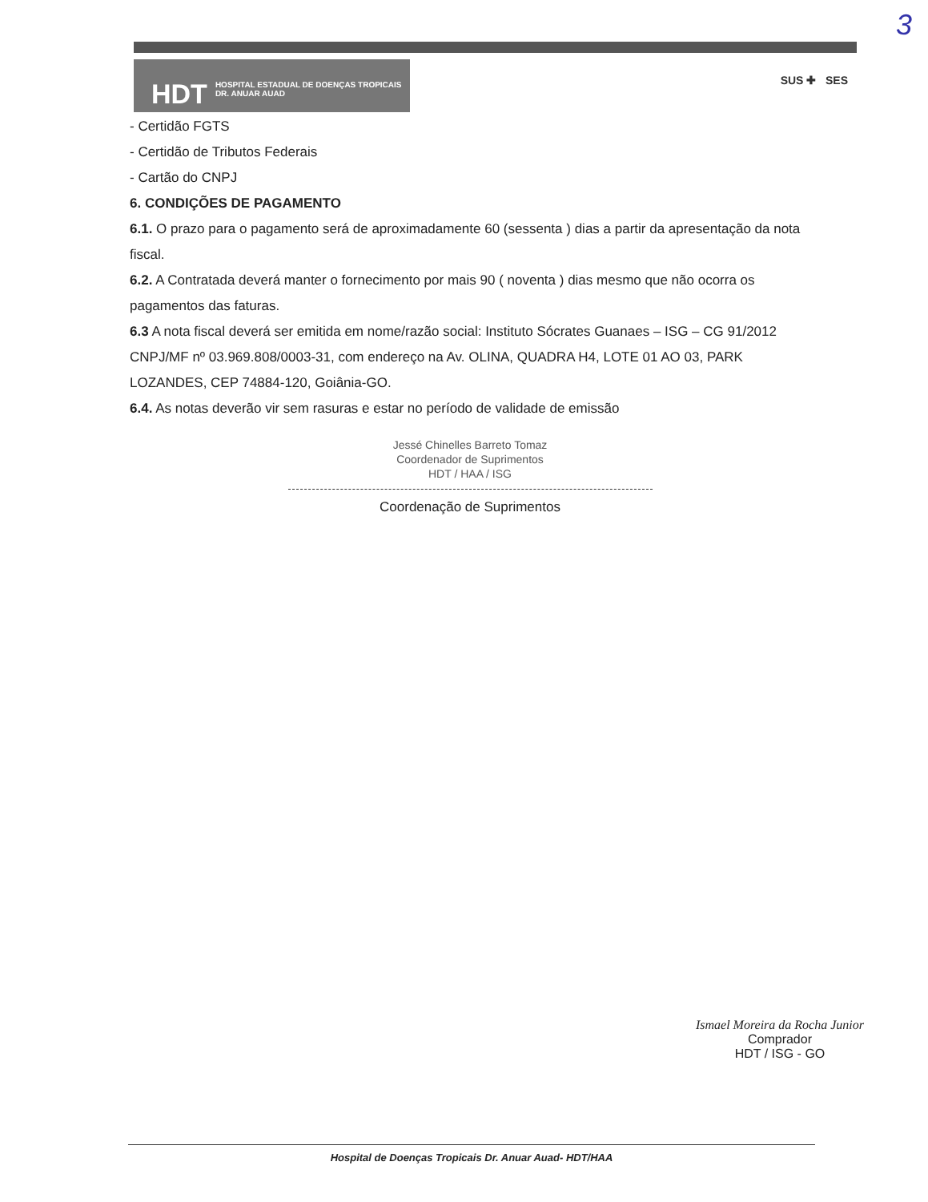3
HDT HOSPITAL ESTADUAL DE DOENÇAS TROPICAIS
DR. ANUAR AUAD
SUS ✚ SES
- Certidão FGTS
- Certidão de Tributos Federais
- Cartão do CNPJ
6. CONDIÇÕES DE PAGAMENTO
6.1. O prazo para o pagamento será de aproximadamente 60 (sessenta ) dias a partir da apresentação da nota fiscal.
6.2. A Contratada deverá manter o fornecimento por mais 90 ( noventa ) dias mesmo que não ocorra os pagamentos das faturas.
6.3 A nota fiscal deverá ser emitida em nome/razão social: Instituto Sócrates Guanaes – ISG – CG 91/2012 CNPJ/MF nº 03.969.808/0003-31, com endereço na Av. OLINA, QUADRA H4, LOTE 01 AO 03, PARK LOZANDES, CEP 74884-120, Goiânia-GO.
6.4. As notas deverão vir sem rasuras e estar no período de validade de emissão
Jessé Chinelles Barreto Tomaz
Coordenador de Suprimentos
HDT / HAA / ISG
Coordenação de Suprimentos
Ismael Moreira da Rocha Junior
Comprador
HDT / ISG - GO
Hospital de Doenças Tropicais Dr. Anuar Auad- HDT/HAA